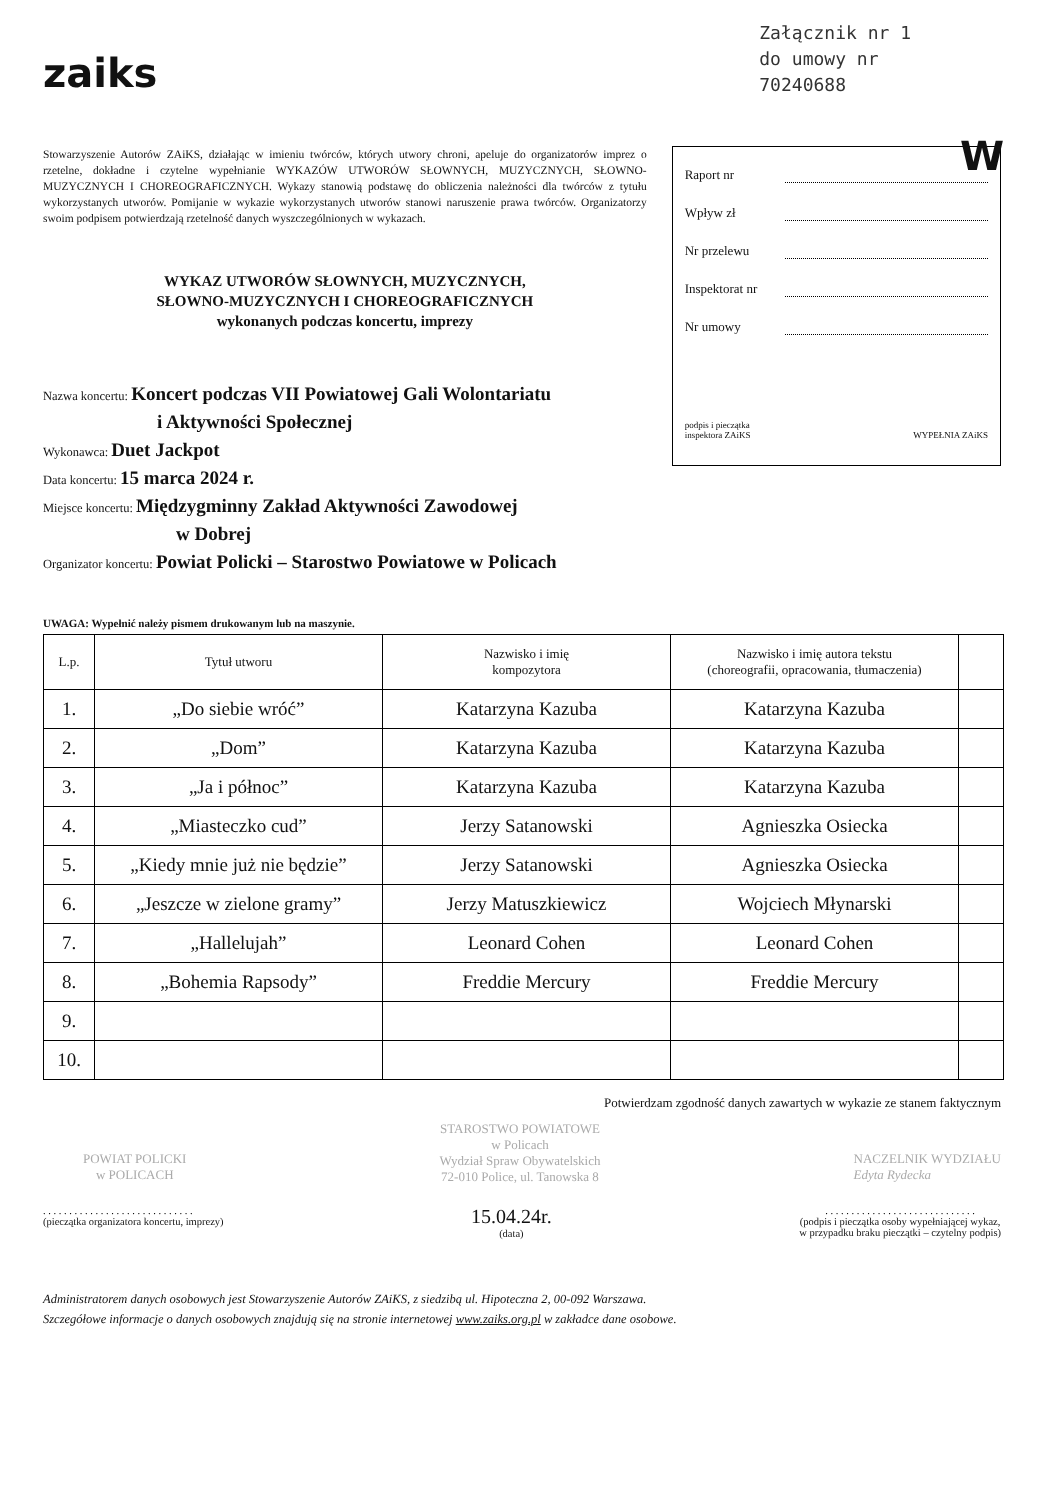Załącznik nr 1
do umowy nr
70240688
zaiks
Stowarzyszenie Autorów ZAiKS, działając w imieniu twórców, których utwory chroni, apeluje do organizatorów imprez o rzetelne, dokładne i czytelne wypełnianie WYKAZÓW UTWORÓW SŁOWNYCH, MUZYCZNYCH, SŁOWNO-MUZYCZNYCH I CHOREOGRAFICZNYCH. Wykazy stanowią podstawę do obliczenia należności dla twórców z tytułu wykorzystanych utworów. Pomijanie w wykazie wykorzystanych utworów stanowi naruszenie prawa twórców. Organizatorzy swoim podpisem potwierdzają rzetelność danych wyszczególnionych w wykazach.
WYKAZ UTWORÓW SŁOWNYCH, MUZYCZNYCH,
SŁOWNO-MUZYCZNYCH I CHOREOGRAFICZNYCH
wykonanych podczas koncertu, imprezy
Nazwa koncertu: Koncert podczas VII Powiatowej Gali Wolontariatu
i Aktywności Społecznej
Wykonawca: Duet Jackpot
Data koncertu: 15 marca 2024 r.
Miejsce koncertu: Międzygminny Zakład Aktywności Zawodowej
w Dobrej
Organizator koncertu: Powiat Policki – Starostwo Powiatowe w Policach
W
Raport nr
Wpływ zł
Nr przelewu
Inspektorat nr
Nr umowy
podpis i pieczątka
inspektora ZAiKS WYPEŁNIA ZAiKS
UWAGA: Wypełnić należy pismem drukowanym lub na maszynie.
| L.p. | Tytuł utworu | Nazwisko i imię kompozytora | Nazwisko i imię autora tekstu (choreografii, opracowania, tłumaczenia) | |
| --- | --- | --- | --- | --- |
| 1. | „Do siebie wróć” | Katarzyna Kazuba | Katarzyna Kazuba | |
| 2. | „Dom” | Katarzyna Kazuba | Katarzyna Kazuba | |
| 3. | „Ja i północ” | Katarzyna Kazuba | Katarzyna Kazuba | |
| 4. | „Miasteczko cud” | Jerzy Satanowski | Agnieszka Osiecka | |
| 5. | „Kiedy mnie już nie będzie” | Jerzy Satanowski | Agnieszka Osiecka | |
| 6. | „Jeszcze w zielone gramy” | Jerzy Matuszkiewicz | Wojciech Młynarski | |
| 7. | „Hallelujah” | Leonard Cohen | Leonard Cohen | |
| 8. | „Bohemia Rapsody” | Freddie Mercury | Freddie Mercury | |
| 9. | | | | |
| 10. | | | | |
Potwierdzam zgodność danych zawartych w wykazie ze stanem faktycznym
POWIAT POLICKI
w POLICACH
STAROSTWO POWIATOWE
w Policach
Wydział Spraw Obywatelskich
72-010 Police, ul. Tanowska 8
NACZELNIK WYDZIAŁU
Edyta Rydecka
. . . . . . . . . . . . . . . . . . . . . . . . . . . . .
(pieczątka organizatora koncertu, imprezy)
15.04.24r.
(data)
. . . . . . . . . . . . . . . . . . . . . . . . . . . . .
(podpis i pieczątka osoby wypełniającej wykaz,
w przypadku braku pieczątki – czytelny podpis)
Administratorem danych osobowych jest Stowarzyszenie Autorów ZAiKS, z siedzibą ul. Hipoteczna 2, 00-092 Warszawa.
Szczegółowe informacje o danych osobowych znajdują się na stronie internetowej www.zaiks.org.pl w zakładce dane osobowe.